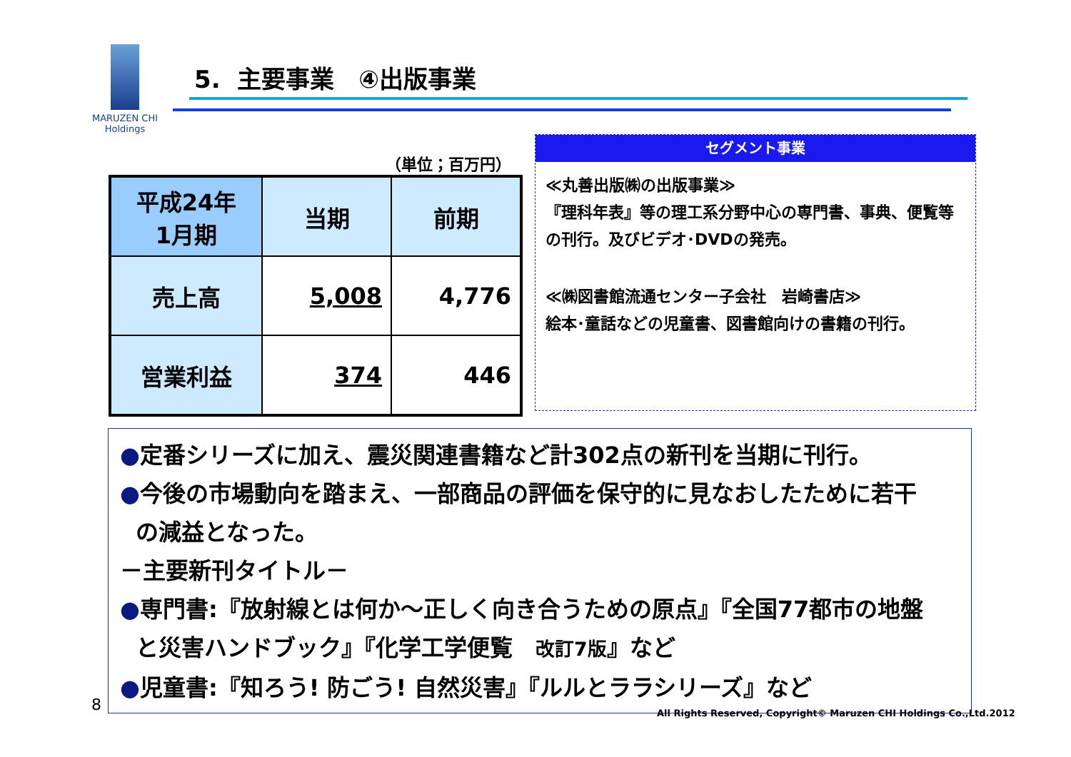MARUZEN CHI
Holdings
5. 主要事業　④出版事業
（単位；百万円）
| 平成24年 1月期 | 当期 | 前期 |
| --- | --- | --- |
| 売上高 | 5,008 | 4,776 |
| 営業利益 | 374 | 446 |
セグメント事業
≪丸善出版㈱の出版事業≫
『理科年表』等の理工系分野中心の専門書、事典、便覧等の刊行。及びビデオ･DVDの発売。
≪㈱図書館流通センター子会社　岩崎書店≫
絵本･童話などの児童書、図書館向けの書籍の刊行。
●定番シリーズに加え、震災関連書籍など計302点の新刊を当期に刊行。
●今後の市場動向を踏まえ、一部商品の評価を保守的に見なおしたために若干
の減益となった。
－主要新刊タイトル－
●専門書:『放射線とは何か～正しく向き合うための原点』『全国77都市の地盤
と災害ハンドブック』『化学工学便覧　改訂7版』など
●児童書:『知ろう! 防ごう! 自然災害』『ルルとララシリーズ』など
8
All Rights Reserved, Copyright© Maruzen CHI Holdings Co.,Ltd.2012